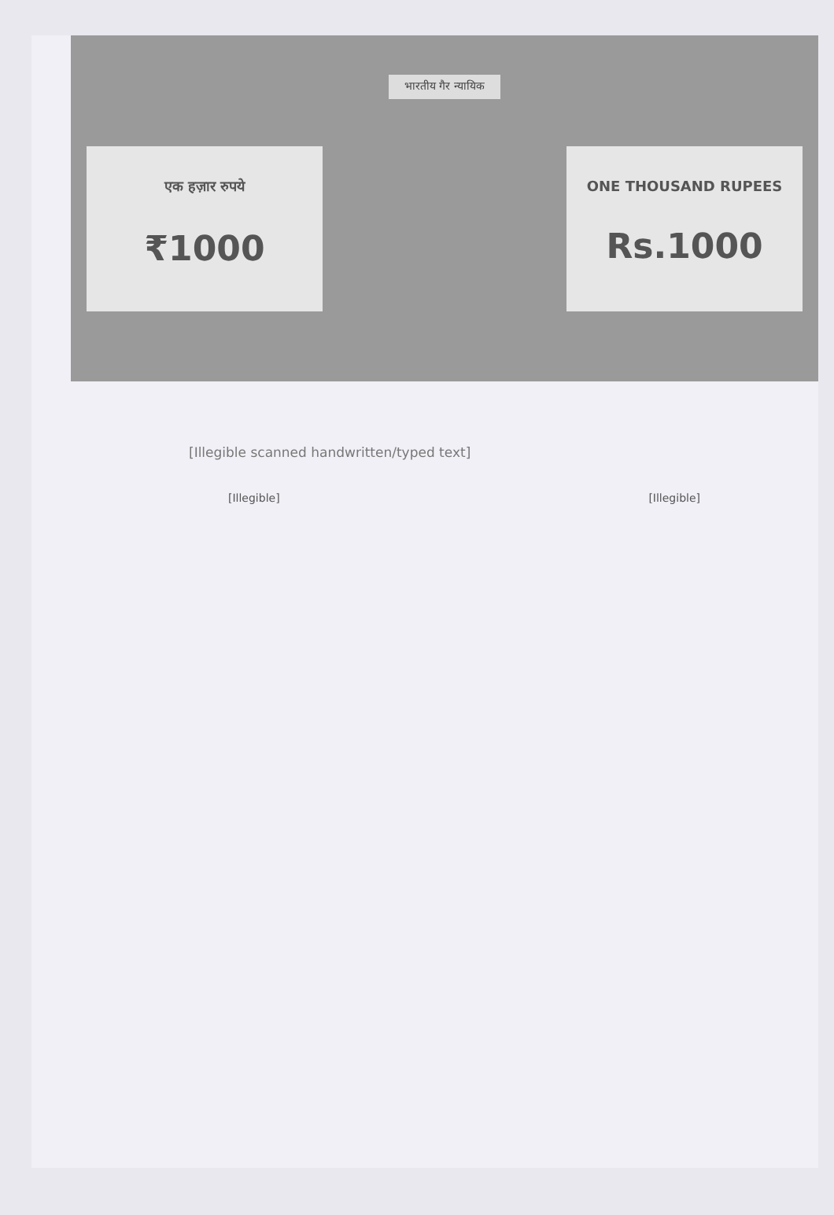भारतीय गैर न्यायिक
एक हज़ार रुपये
₹1000
ONE THOUSAND RUPEES
Rs.1000
[Illegible scanned handwritten/typed text]
[Illegible] [Illegible]